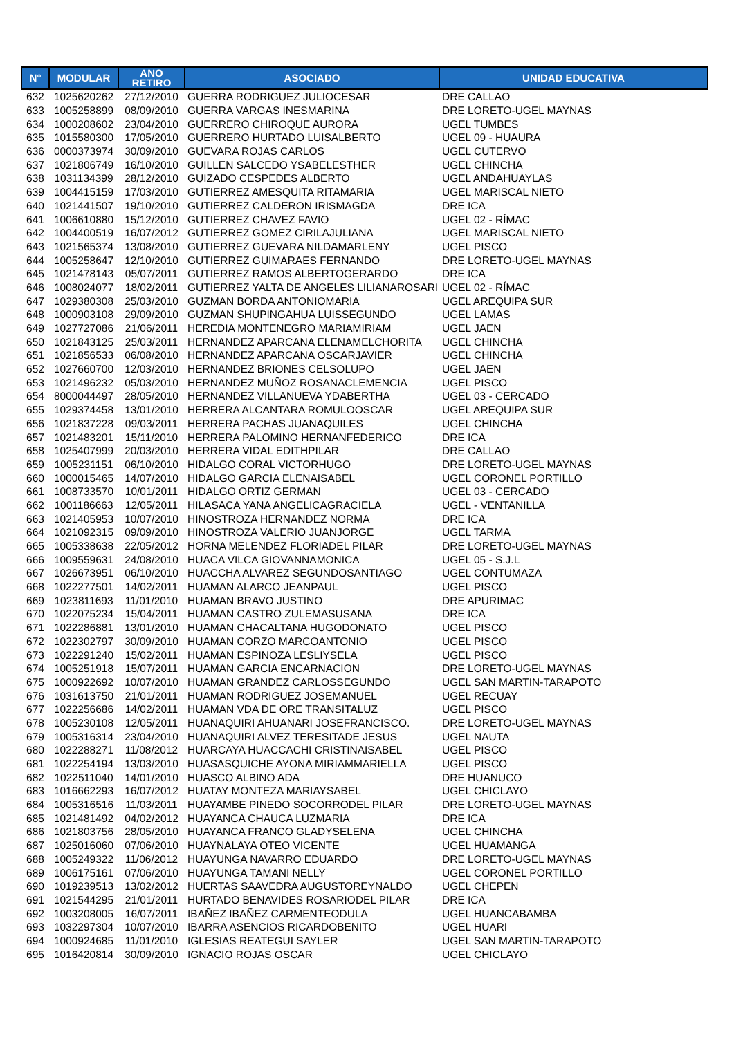| N° | MODULAR | ANO RETIRO | ASOCIADO | UNIDAD EDUCATIVA |
| --- | --- | --- | --- | --- |
| 632 | 1025620262 | 27/12/2010 | GUERRA RODRIGUEZ JULIOCESAR | DRE CALLAO |
| 633 | 1005258899 | 08/09/2010 | GUERRA VARGAS INESMARINA | DRE LORETO-UGEL MAYNAS |
| 634 | 1000208602 | 23/04/2010 | GUERRERO CHIROQUE AURORA | UGEL TUMBES |
| 635 | 1015580300 | 17/05/2010 | GUERRERO HURTADO LUISALBERTO | UGEL 09 - HUAURA |
| 636 | 0000373974 | 30/09/2010 | GUEVARA ROJAS CARLOS | UGEL CUTERVO |
| 637 | 1021806749 | 16/10/2010 | GUILLEN SALCEDO YSABELESTHER | UGEL CHINCHA |
| 638 | 1031134399 | 28/12/2010 | GUIZADO CESPEDES ALBERTO | UGEL ANDAHUAYLAS |
| 639 | 1004415159 | 17/03/2010 | GUTIERREZ AMESQUITA RITAMARIA | UGEL MARISCAL NIETO |
| 640 | 1021441507 | 19/10/2010 | GUTIERREZ CALDERON IRISMAGDA | DRE ICA |
| 641 | 1006610880 | 15/12/2010 | GUTIERREZ CHAVEZ FAVIO | UGEL 02 - RÍMAC |
| 642 | 1004400519 | 16/07/2012 | GUTIERREZ GOMEZ CIRILAJULIANA | UGEL MARISCAL NIETO |
| 643 | 1021565374 | 13/08/2010 | GUTIERREZ GUEVARA NILDAMARLENY | UGEL PISCO |
| 644 | 1005258647 | 12/10/2010 | GUTIERREZ GUIMARAES FERNANDO | DRE LORETO-UGEL MAYNAS |
| 645 | 1021478143 | 05/07/2011 | GUTIERREZ RAMOS ALBERTOGERARDO | DRE ICA |
| 646 | 1008024077 | 18/02/2011 | GUTIERREZ YALTA DE ANGELES LILIANAROSARI | UGEL 02 - RÍMAC |
| 647 | 1029380308 | 25/03/2010 | GUZMAN BORDA ANTONIOMARIA | UGEL AREQUIPA SUR |
| 648 | 1000903108 | 29/09/2010 | GUZMAN SHUPINGAHUA LUISSEGUNDO | UGEL LAMAS |
| 649 | 1027727086 | 21/06/2011 | HEREDIA MONTENEGRO MARIAMIRIAM | UGEL JAEN |
| 650 | 1021843125 | 25/03/2011 | HERNANDEZ APARCANA ELENAMELCHORITA | UGEL CHINCHA |
| 651 | 1021856533 | 06/08/2010 | HERNANDEZ APARCANA OSCARJAVIER | UGEL CHINCHA |
| 652 | 1027660700 | 12/03/2010 | HERNANDEZ BRIONES CELSOLUPO | UGEL JAEN |
| 653 | 1021496232 | 05/03/2010 | HERNANDEZ MUÑOZ ROSANACLEMENCIA | UGEL PISCO |
| 654 | 8000044497 | 28/05/2010 | HERNANDEZ VILLANUEVA YDABERTHA | UGEL 03 - CERCADO |
| 655 | 1029374458 | 13/01/2010 | HERRERA ALCANTARA ROMULOOSCAR | UGEL AREQUIPA SUR |
| 656 | 1021837228 | 09/03/2011 | HERRERA PACHAS JUANAQUILES | UGEL CHINCHA |
| 657 | 1021483201 | 15/11/2010 | HERRERA PALOMINO HERNANFEDERICO | DRE ICA |
| 658 | 1025407999 | 20/03/2010 | HERRERA VIDAL EDITHPILAR | DRE CALLAO |
| 659 | 1005231151 | 06/10/2010 | HIDALGO CORAL VICTORHUGO | DRE LORETO-UGEL MAYNAS |
| 660 | 1000015465 | 14/07/2010 | HIDALGO GARCIA ELENAISABEL | UGEL CORONEL PORTILLO |
| 661 | 1008733570 | 10/01/2011 | HIDALGO ORTIZ GERMAN | UGEL 03 - CERCADO |
| 662 | 1001186663 | 12/05/2011 | HILASACA YANA ANGELICAGRACIELA | UGEL - VENTANILLA |
| 663 | 1021405953 | 10/07/2010 | HINOSTROZA HERNANDEZ NORMA | DRE ICA |
| 664 | 1021092315 | 09/09/2010 | HINOSTROZA VALERIO JUANJORGE | UGEL TARMA |
| 665 | 1005338638 | 22/05/2012 | HORNA MELENDEZ FLORIADEL PILAR | DRE LORETO-UGEL MAYNAS |
| 666 | 1009559631 | 24/08/2010 | HUACA VILCA GIOVANNAMONICA | UGEL 05 - S.J.L |
| 667 | 1026673951 | 06/10/2010 | HUACCHA ALVAREZ SEGUNDOSANTIAGO | UGEL CONTUMAZA |
| 668 | 1022277501 | 14/02/2011 | HUAMAN ALARCO JEANPAUL | UGEL PISCO |
| 669 | 1023811693 | 11/01/2010 | HUAMAN BRAVO JUSTINO | DRE APURIMAC |
| 670 | 1022075234 | 15/04/2011 | HUAMAN CASTRO ZULEMASUSANA | DRE ICA |
| 671 | 1022286881 | 13/01/2010 | HUAMAN CHACALTANA HUGODONATO | UGEL PISCO |
| 672 | 1022302797 | 30/09/2010 | HUAMAN CORZO MARCOANTONIO | UGEL PISCO |
| 673 | 1022291240 | 15/02/2011 | HUAMAN ESPINOZA LESLIYSELA | UGEL PISCO |
| 674 | 1005251918 | 15/07/2011 | HUAMAN GARCIA ENCARNACION | DRE LORETO-UGEL MAYNAS |
| 675 | 1000922692 | 10/07/2010 | HUAMAN GRANDEZ CARLOSSEGUNDO | UGEL SAN MARTIN-TARAPOTO |
| 676 | 1031613750 | 21/01/2011 | HUAMAN RODRIGUEZ JOSEMANUEL | UGEL RECUAY |
| 677 | 1022256686 | 14/02/2011 | HUAMAN VDA DE ORE TRANSITALUZ | UGEL PISCO |
| 678 | 1005230108 | 12/05/2011 | HUANAQUIRI AHUANARI JOSEFRANCISCO. | DRE LORETO-UGEL MAYNAS |
| 679 | 1005316314 | 23/04/2010 | HUANAQUIRI ALVEZ TERESITADE JESUS | UGEL NAUTA |
| 680 | 1022288271 | 11/08/2012 | HUARCAYA HUACCACHI CRISTINAISABEL | UGEL PISCO |
| 681 | 1022254194 | 13/03/2010 | HUASASQUICHE AYONA MIRIAMMARIELLA | UGEL PISCO |
| 682 | 1022511040 | 14/01/2010 | HUASCO ALBINO ADA | DRE HUANUCO |
| 683 | 1016662293 | 16/07/2012 | HUATAY MONTEZA MARIAYSABEL | UGEL CHICLAYO |
| 684 | 1005316516 | 11/03/2011 | HUAYAMBE PINEDO SOCORRODEL PILAR | DRE LORETO-UGEL MAYNAS |
| 685 | 1021481492 | 04/02/2012 | HUAYANCA CHAUCA LUZMARIA | DRE ICA |
| 686 | 1021803756 | 28/05/2010 | HUAYANCA FRANCO GLADYSELENA | UGEL CHINCHA |
| 687 | 1025016060 | 07/06/2010 | HUAYNALAYA OTEO VICENTE | UGEL HUAMANGA |
| 688 | 1005249322 | 11/06/2012 | HUAYUNGA NAVARRO EDUARDO | DRE LORETO-UGEL MAYNAS |
| 689 | 1006175161 | 07/06/2010 | HUAYUNGA TAMANI NELLY | UGEL CORONEL PORTILLO |
| 690 | 1019239513 | 13/02/2012 | HUERTAS SAAVEDRA AUGUSTOREYNALDO | UGEL CHEPEN |
| 691 | 1021544295 | 21/01/2011 | HURTADO BENAVIDES ROSARIODEL PILAR | DRE ICA |
| 692 | 1003208005 | 16/07/2011 | IBAÑEZ IBAÑEZ CARMENTEODULA | UGEL HUANCABAMBA |
| 693 | 1032297304 | 10/07/2010 | IBARRA ASENCIOS RICARDOBENITO | UGEL HUARI |
| 694 | 1000924685 | 11/01/2010 | IGLESIAS REATEGUI SAYLER | UGEL SAN MARTIN-TARAPOTO |
| 695 | 1016420814 | 30/09/2010 | IGNACIO ROJAS OSCAR | UGEL CHICLAYO |